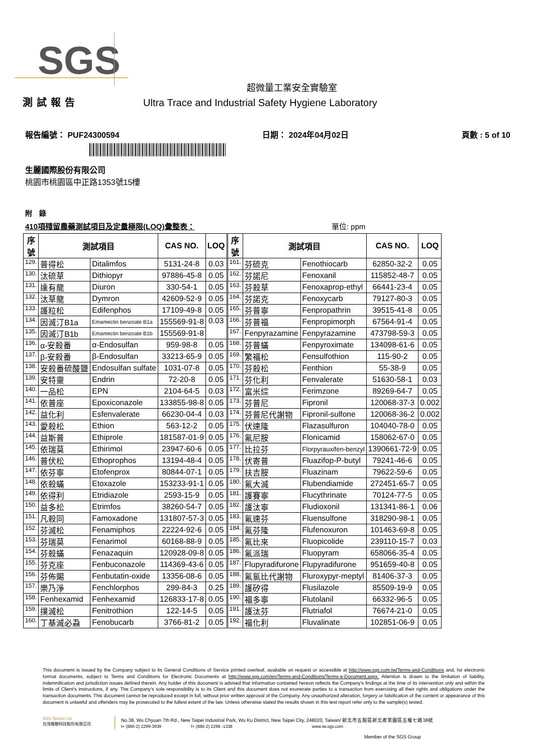SGS
超微量工業安全實驗室
測試報告 Ultra Trace and Industrial Safety Hygiene Laboratory
報告編號： PUF24300594 日期： 2024年04月02日 頁數 : 5 of 10
生麗國際股份有限公司
桃園市桃園區中正路1353號15樓
附　錄
410項殘留農藥測試項目及定量極限(LOQ)彙整表： 單位: ppm
| 序 號 | 測試項目 | | CAS NO. | LOQ | 序 號 | 測試項目 | | CAS NO. | LOQ |
| --- | --- | --- | --- | --- | --- | --- | --- | --- | --- |
| 129. | 普得松 | Ditalimfos | 5131-24-8 | 0.03 | 161. | 芬硫克 | Fenothiocarb | 62850-32-2 | 0.05 |
| 130. | 汰硫草 | Dithiopyr | 97886-45-8 | 0.05 | 162. | 芬諾尼 | Fenoxanil | 115852-48-7 | 0.05 |
| 131. | 達有龍 | Diuron | 330-54-1 | 0.05 | 163. | 芬殺草 | Fenoxaprop-ethyl | 66441-23-4 | 0.05 |
| 132. | 汰草龍 | Dymron | 42609-52-9 | 0.05 | 164. | 芬諾克 | Fenoxycarb | 79127-80-3 | 0.05 |
| 133. | 護粒松 | Edifenphos | 17109-49-8 | 0.05 | 165. | 芬普寧 | Fenpropathrin | 39515-41-8 | 0.05 |
| 134. | 因滅汀B1a | Emamectin benzoate B1a | 155569-91-8 | 0.03 | 166. | 芬普福 | Fenpropimorph | 67564-91-4 | 0.05 |
| 135. | 因滅汀B1b | Emamectin benzoate B1b | 155569-91-8 | | 167. | Fenpyrazamine | Fenpyrazamine | 473798-59-3 | 0.05 |
| 136. | α-安殺番 | α-Endosulfan | 959-98-8 | 0.05 | 168. | 芬普蟎 | Fenpyroximate | 134098-61-6 | 0.05 |
| 137. | β-安殺番 | β-Endosulfan | 33213-65-9 | 0.05 | 169. | 繁福松 | Fensulfothion | 115-90-2 | 0.05 |
| 138. | 安殺番硫酸鹽 | Endosulfan sulfate | 1031-07-8 | 0.05 | 170. | 芬殺松 | Fenthion | 55-38-9 | 0.05 |
| 139. | 安特靈 | Endrin | 72-20-8 | 0.05 | 171. | 芬化利 | Fenvalerate | 51630-58-1 | 0.03 |
| 140. | 一品松 | EPN | 2104-64-5 | 0.03 | 172. | 富米綜 | Ferimzone | 89269-64-7 | 0.05 |
| 141. | 依普座 | Epoxiconazole | 133855-98-8 | 0.05 | 173. | 芬普尼 | Fipronil | 120068-37-3 | 0.002 |
| 142. | 益化利 | Esfenvalerate | 66230-04-4 | 0.03 | 174. | 芬普尼代謝物 | Fipronil-sulfone | 120068-36-2 | 0.002 |
| 143. | 愛殺松 | Ethion | 563-12-2 | 0.05 | 175. | 伏速隆 | Flazasulfuron | 104040-78-0 | 0.05 |
| 144. | 益斯普 | Ethiprole | 181587-01-9 | 0.05 | 176. | 氟尼胺 | Flonicamid | 158062-67-0 | 0.05 |
| 145. | 依瑞莫 | Ethirimol | 23947-60-6 | 0.05 | 177. | 比拉芬 | Florpyrauxifen-benzyl | 1390661-72-9 | 0.05 |
| 146. | 普伏松 | Ethoprophos | 13194-48-4 | 0.05 | 178. | 伏寄普 | Fluazifop-P-butyl | 79241-46-6 | 0.05 |
| 147. | 依芬寧 | Etofenprox | 80844-07-1 | 0.05 | 179. | 扶吉胺 | Fluazinam | 79622-59-6 | 0.05 |
| 148. | 依殺蟎 | Etoxazole | 153233-91-1 | 0.05 | 180. | 氟大滅 | Flubendiamide | 272451-65-7 | 0.05 |
| 149. | 依得利 | Etridiazole | 2593-15-9 | 0.05 | 181. | 護賽寧 | Flucythrinate | 70124-77-5 | 0.05 |
| 150. | 益多松 | Etrimfos | 38260-54-7 | 0.05 | 182. | 護汰寧 | Fludioxonil | 131341-86-1 | 0.06 |
| 151. | 凡殺同 | Famoxadone | 131807-57-3 | 0.05 | 183. | 氟速芬 | Fluensulfone | 318290-98-1 | 0.05 |
| 152. | 芬滅松 | Fenamiphos | 22224-92-6 | 0.05 | 184. | 氟芬隆 | Flufenoxuron | 101463-69-8 | 0.05 |
| 153. | 芬瑞莫 | Fenarimol | 60168-88-9 | 0.05 | 185. | 氟比來 | Fluopicolide | 239110-15-7 | 0.03 |
| 154. | 芬殺蟎 | Fenazaquin | 120928-09-8 | 0.05 | 186. | 氟派瑞 | Fluopyram | 658066-35-4 | 0.05 |
| 155. | 芬克座 | Fenbuconazole | 114369-43-6 | 0.05 | 187. | Flupyradifurone | Flupyradifurone | 951659-40-8 | 0.05 |
| 156. | 芬佈賜 | Fenbutatin-oxide | 13356-08-6 | 0.05 | 188. | 氟氯比代謝物 | Fluroxypyr-meptyl | 81406-37-3 | 0.05 |
| 157. | 樂乃淨 | Fenchlorphos | 299-84-3 | 0.25 | 189. | 護矽得 | Flusilazole | 85509-19-9 | 0.05 |
| 158. | Fenhexamid | Fenhexamid | 126833-17-8 | 0.05 | 190. | 福多寧 | Flutolanil | 66332-96-5 | 0.05 |
| 159. | 撲滅松 | Fenitrothion | 122-14-5 | 0.05 | 191. | 護汰芬 | Flutriafol | 76674-21-0 | 0.05 |
| 160. | 丁基滅必蝨 | Fenobucarb | 3766-81-2 | 0.05 | 192. | 福化利 | Fluvalinate | 102851-06-9 | 0.05 |
This document is issued by the Company subject to its General Conditions of Service printed overleaf, available on request or accessible at http://www.sgs.com.tw/Terms-and-Conditions and, for electronic format documents, subject to Terms and Conditions for Electronic Documents at http://www.sgs.com/en/Terms-and-Conditions/Terms-e-Document.aspx. Attention is drawn to the limitation of liability, indemnification and jurisdiction issues defined therein. Any holder of this document is advised that information contained hereon reflects the Company’s findings at the time of its intervention only and within the limits of Client’s instructions, if any. The Company’s sole responsibility is to its Client and this document does not exonerate parties to a transaction from exercising all their rights and obligations under the transaction documents. This document cannot be reproduced except in full, without prior written approval of the Company. Any unauthorized alteration, forgery or falsification of the content or appearance of this document is unlawful and offenders may be prosecuted to the fullest extent of the law. Unless otherwise stated the results shown in this test report refer only to the sample(s) tested.
SGS Taiwan Ltd.
台灣檢驗科技股份有限公司
No.38, Wu Chyuan 7th Rd., New Taipei Industrial Park, Wu Ku District, New Taipei City, 248020, Taiwan/ 新北市五股區新北產業園區五權七路38號
t+ (886-2) 2299-3939 f+ (886-2) 2298 -1338 www.tw.sgs.com
Member of the SGS Group